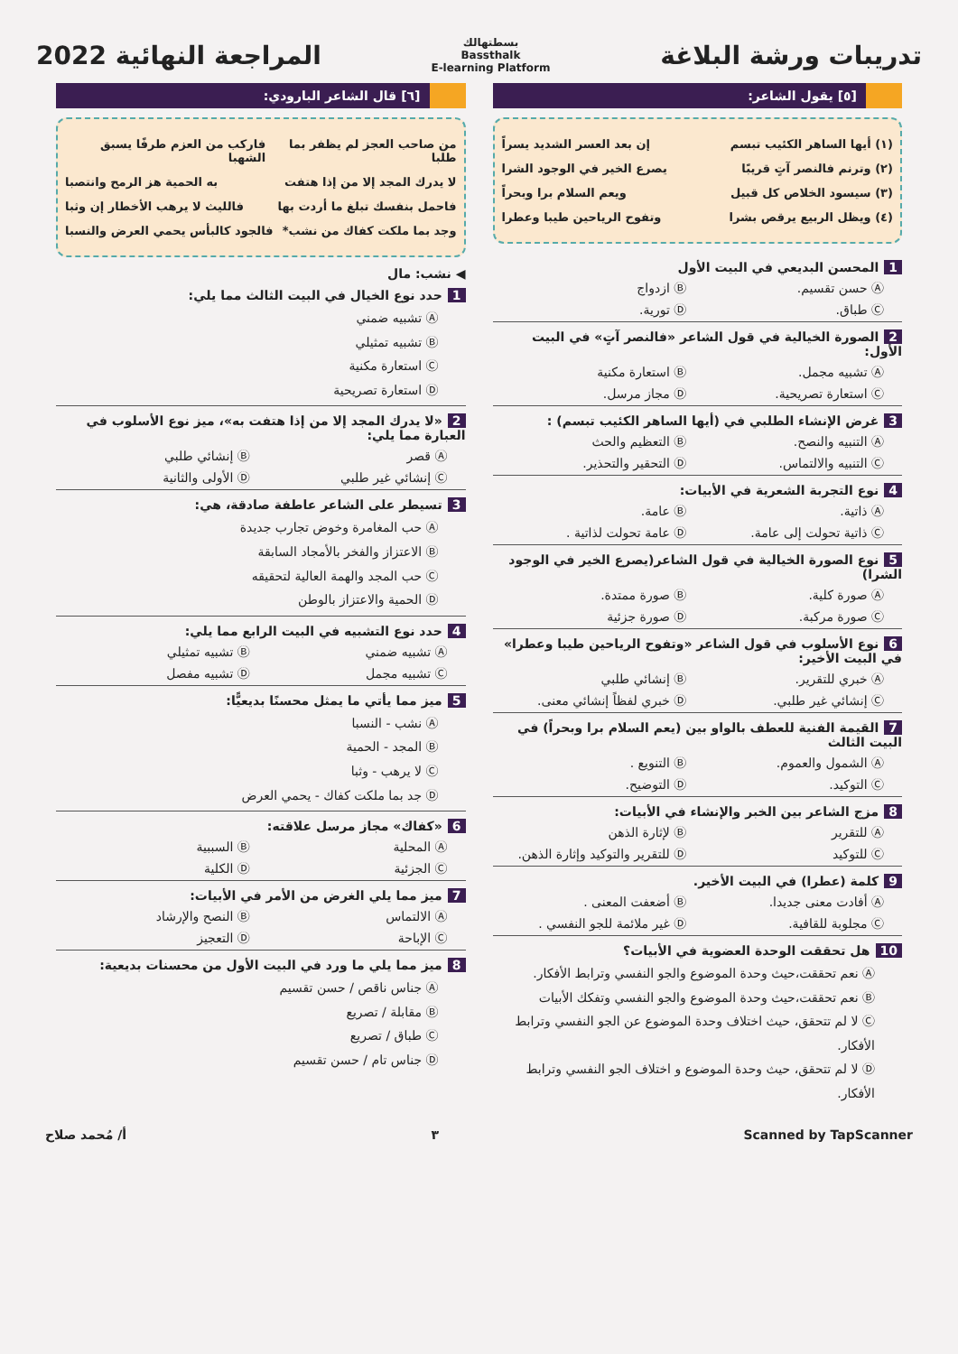تدريبات ورشة البلاغة
بسطتهالك
Bassthalk
E-learning Platform
المراجعة النهائية 2022
[٥] يقول الشاعر:
(١) أيها الساهر الكئيب تبسم إن بعد العسر الشديد يسراً
(٢) وترنم فالنصر آتٍ قريبًا يصرع الخير في الوجود الشرا
(٣) سيسود الخلاص كل قبيل ويعم السلام برا وبحراً
(٤) ويظل الربيع يرقص بشرا وتفوح الرياحين طيبا وعطرا
1 المحسن البديعي في البيت الأول
Ⓐ حسن تقسيم. Ⓑ ازدواج Ⓒ طباق. Ⓓ تورية.
2 الصورة الخيالية في قول الشاعر «فالنصر آتٍ» في البيت الأول:
Ⓐ تشبيه مجمل. Ⓑ استعارة مكنية Ⓒ استعارة تصريحية. Ⓓ مجاز مرسل.
3 غرض الإنشاء الطلبي في (أيها الساهر الكئيب تبسم) :
Ⓐ التنبيه والنصح. Ⓑ التعظيم والحث Ⓒ التنبيه والالتماس. Ⓓ التحقير والتحذير.
4 نوع التجربة الشعرية في الأبيات:
Ⓐ ذاتية. Ⓑ عامة. Ⓒ ذاتية تحولت إلى عامة. Ⓓ عامة تحولت لذاتية .
5 نوع الصورة الخيالية في قول الشاعر(يصرع الخير في الوجود الشرا)
Ⓐ صورة كلية. Ⓑ صورة ممتدة. Ⓒ صورة مركبة. Ⓓ صورة جزئية
6 نوع الأسلوب في قول الشاعر «وتفوح الرياحين طيبا وعطرا» في البيت الأخير:
Ⓐ خبري للتقرير. Ⓑ إنشائي طلبي Ⓒ إنشائي غير طلبي. Ⓓ خبري لفظاً إنشائي معنى.
7 القيمة الفنية للعطف بالواو بين (يعم السلام برا وبحراً) في البيت الثالث
Ⓐ الشمول والعموم. Ⓑ التنويع . Ⓒ التوكيد. Ⓓ التوضيح.
8 مزج الشاعر بين الخبر والإنشاء في الأبيات:
Ⓐ للتقرير Ⓑ لإثارة الذهن Ⓒ للتوكيد Ⓓ للتقرير والتوكيد وإثارة الذهن.
9 كلمة (عطرا) في البيت الأخير.
Ⓐ أفادت معنى جديدا. Ⓑ أضعفت المعنى . Ⓒ مجلوبة للقافية. Ⓓ غير ملائمة للجو النفسي .
10 هل تحققت الوحدة العضوية في الأبيات؟
Ⓐ نعم تحققت،حيث وحدة الموضوع والجو النفسي وترابط الأفكار.
Ⓑ نعم تحققت،حيث وحدة الموضوع والجو النفسي وتفكك الأبيات
Ⓒ لا لم تتحقق، حيث اختلاف وحدة الموضوع عن الجو النفسي وترابط الأفكار.
Ⓓ لا لم تتحقق، حيث وحدة الموضوع و اختلاف الجو النفسي وترابط الأفكار.
[٦] قال الشاعر البارودي:
من صاحب العجز لم يظفر بما طلبا فاركب من العزم طرفًا يسبق الشهبا
لا يدرك المجد إلا من إذا هتفت به الحمية هز الرمح وانتصبا
فاحمل بنفسك تبلغ ما أردت بها فالليث لا يرهب الأخطار إن وثبا
وجد بما ملكت كفاك من نشب* فالجود كالبأس يحمي العرض والنسبا
◀ نشب: مال
1 حدد نوع الخيال في البيت الثالث مما يلي:
Ⓐ تشبيه ضمني
Ⓑ تشبيه تمثيلي
Ⓒ استعارة مكنية
Ⓓ استعارة تصريحية
2 «لا يدرك المجد إلا من إذا هتفت به»، ميز نوع الأسلوب في العبارة مما يلي:
Ⓐ قصر Ⓑ إنشائي طلبي Ⓒ إنشائي غير طلبي Ⓓ الأولى والثانية
3 تسيطر على الشاعر عاطفة صادقة، هي:
Ⓐ حب المغامرة وخوض تجارب جديدة
Ⓑ الاعتزاز والفخر بالأمجاد السابقة
Ⓒ حب المجد والهمة العالية لتحقيقه
Ⓓ الحمية والاعتزاز بالوطن
4 حدد نوع التشبيه في البيت الرابع مما يلي:
Ⓐ تشبيه ضمني Ⓑ تشبيه تمثيلي Ⓒ تشبيه مجمل Ⓓ تشبيه مفصل
5 ميز مما يأتي ما يمثل محسنًا بديعيًّا:
Ⓐ نشب - النسبا
Ⓑ المجد - الحمية
Ⓒ لا يرهب - وثبا
Ⓓ جد بما ملكت كفاك - يحمي العرض
6 «كفاك» مجاز مرسل علاقته:
Ⓐ المحلية Ⓑ السببية Ⓒ الجزئية Ⓓ الكلية
7 ميز مما يلي الغرض من الأمر في الأبيات:
Ⓐ الالتماس Ⓑ النصح والإرشاد Ⓒ الإباحة Ⓓ التعجيز
8 ميز مما يلي ما ورد في البيت الأول من محسنات بديعية:
Ⓐ جناس ناقص / حسن تقسيم
Ⓑ مقابلة / تصريع
Ⓒ طباق / تصريع
Ⓓ جناس تام / حسن تقسيم
Scanned by TapScanner ٣ أ/ مُحمد صلاح